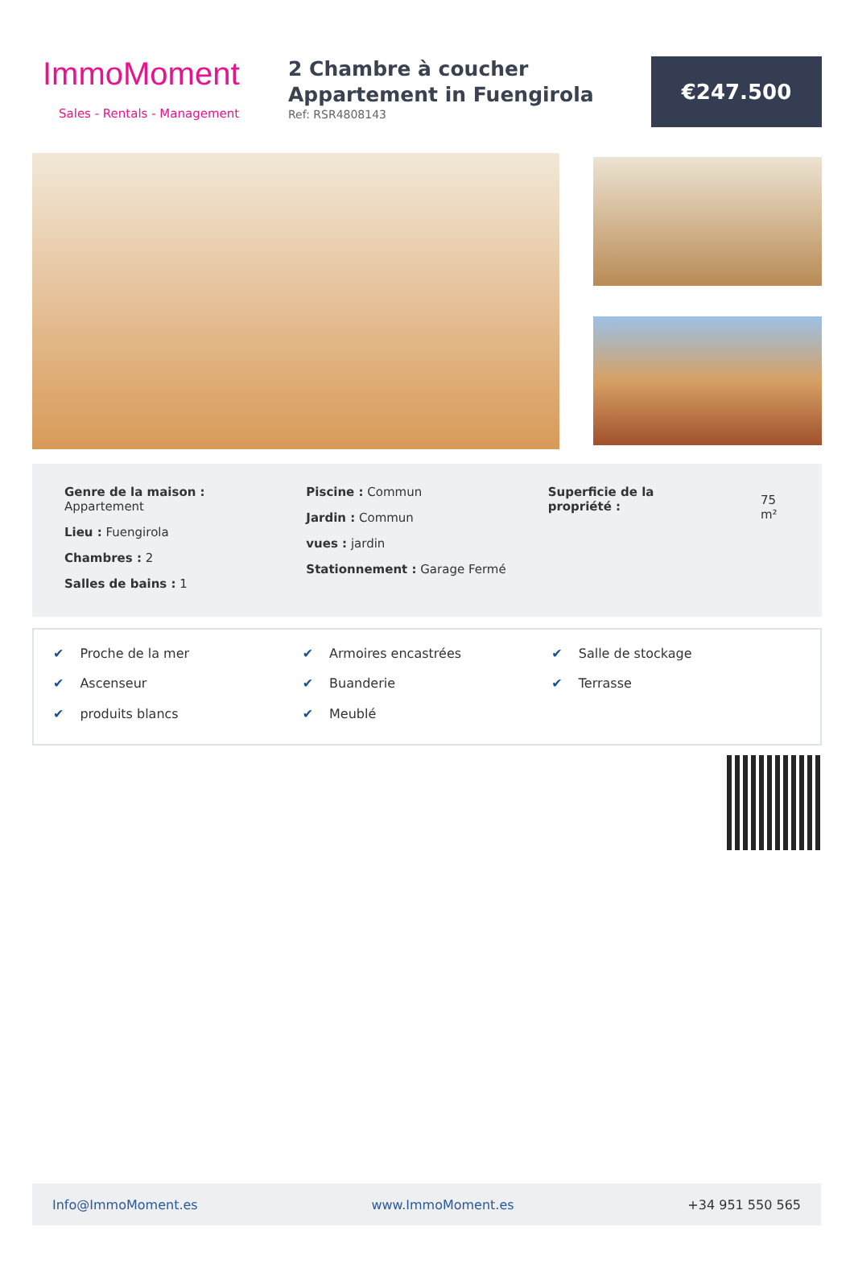ImmoMoment
Sales - Rentals - Management
2 Chambre à coucher Appartement in Fuengirola
Ref: RSR4808143
€247.500
Genre de la maison :
Appartement
Lieu : Fuengirola
Chambres : 2
Salles de bains : 1
Piscine : Commun
Jardin : Commun
vues : jardin
Stationnement : Garage Fermé
Superficie de la propriété :
75 m²
✔ Proche de la mer
✔ Armoires encastrées
✔ Salle de stockage
✔ Ascenseur
✔ Buanderie
✔ Terrasse
✔ produits blancs
✔ Meublé
Info@ImmoMoment.es www.ImmoMoment.es +34 951 550 565